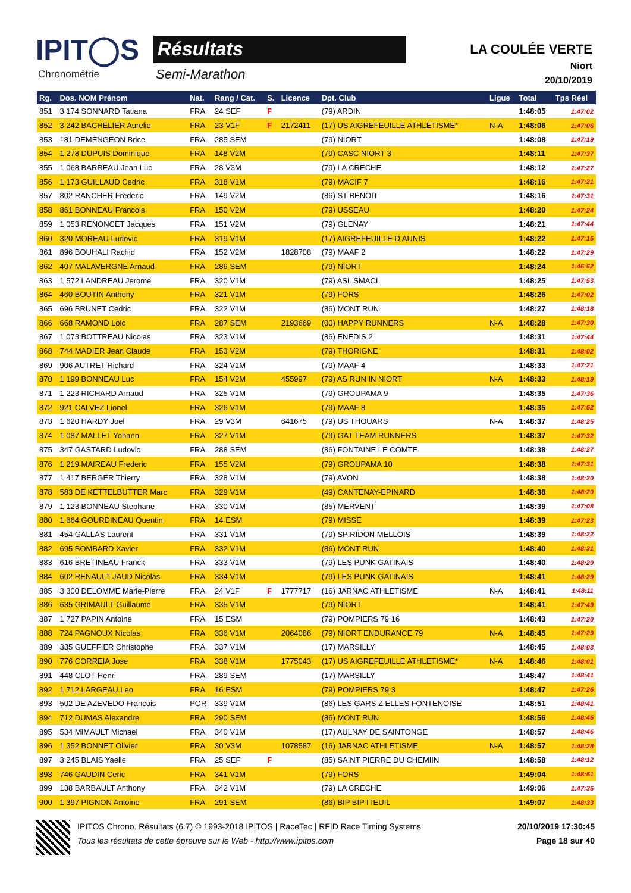IPIT◯S
Chronométrie
Résultats
Semi-Marathon
LA COULÉE VERTE
Niort
20/10/2019
| Rg. | Dos. NOM Prénom | Nat. | Rang / Cat. | S. | Licence | Dpt. Club | Ligue | Total | Tps Réel |
| --- | --- | --- | --- | --- | --- | --- | --- | --- | --- |
| 851 | 3 174 SONNARD Tatiana | FRA | 24 SEF | F | | (79) ARDIN | | 1:48:05 | 1:47:02 |
| 852 | 3 242 BACHELIER Aurelie | FRA | 23 V1F | F | 2172411 | (17) US AIGREFEUILLE ATHLETISME* | N-A | 1:48:06 | 1:47:06 |
| 853 | 181 DEMENGEON Brice | FRA | 285 SEM | | | (79) NIORT | | 1:48:08 | 1:47:19 |
| 854 | 1 278 DUPUIS Dominique | FRA | 148 V2M | | | (79) CASC NIORT 3 | | 1:48:11 | 1:47:37 |
| 855 | 1 068 BARREAU Jean Luc | FRA | 28 V3M | | | (79) LA CRECHE | | 1:48:12 | 1:47:27 |
| 856 | 1 173 GUILLAUD Cedric | FRA | 318 V1M | | | (79) MACIF 7 | | 1:48:16 | 1:47:21 |
| 857 | 802 RANCHER Frederic | FRA | 149 V2M | | | (86) ST BENOIT | | 1:48:16 | 1:47:31 |
| 858 | 861 BONNEAU Francois | FRA | 150 V2M | | | (79) USSEAU | | 1:48:20 | 1:47:24 |
| 859 | 1 053 RENONCET Jacques | FRA | 151 V2M | | | (79) GLENAY | | 1:48:21 | 1:47:44 |
| 860 | 320 MOREAU Ludovic | FRA | 319 V1M | | | (17) AIGREFEUILLE D AUNIS | | 1:48:22 | 1:47:15 |
| 861 | 896 BOUHALI Rachid | FRA | 152 V2M | | 1828708 | (79) MAAF 2 | | 1:48:22 | 1:47:29 |
| 862 | 407 MALAVERGNE Arnaud | FRA | 286 SEM | | | (79) NIORT | | 1:48:24 | 1:46:52 |
| 863 | 1 572 LANDREAU Jerome | FRA | 320 V1M | | | (79) ASL SMACL | | 1:48:25 | 1:47:53 |
| 864 | 460 BOUTIN Anthony | FRA | 321 V1M | | | (79) FORS | | 1:48:26 | 1:47:02 |
| 865 | 696 BRUNET Cedric | FRA | 322 V1M | | | (86) MONT RUN | | 1:48:27 | 1:48:18 |
| 866 | 668 RAMOND Loic | FRA | 287 SEM | | 2193669 | (00) HAPPY RUNNERS | N-A | 1:48:28 | 1:47:30 |
| 867 | 1 073 BOTTREAU Nicolas | FRA | 323 V1M | | | (86) ENEDIS 2 | | 1:48:31 | 1:47:44 |
| 868 | 744 MADIER Jean Claude | FRA | 153 V2M | | | (79) THORIGNE | | 1:48:31 | 1:48:02 |
| 869 | 906 AUTRET Richard | FRA | 324 V1M | | | (79) MAAF 4 | | 1:48:33 | 1:47:21 |
| 870 | 1 199 BONNEAU Luc | FRA | 154 V2M | | 455997 | (79) AS RUN IN NIORT | N-A | 1:48:33 | 1:48:19 |
| 871 | 1 223 RICHARD Arnaud | FRA | 325 V1M | | | (79) GROUPAMA 9 | | 1:48:35 | 1:47:36 |
| 872 | 921 CALVEZ Lionel | FRA | 326 V1M | | | (79) MAAF 8 | | 1:48:35 | 1:47:52 |
| 873 | 1 620 HARDY Joel | FRA | 29 V3M | | 641675 | (79) US THOUARS | N-A | 1:48:37 | 1:48:25 |
| 874 | 1 087 MALLET Yohann | FRA | 327 V1M | | | (79) GAT TEAM RUNNERS | | 1:48:37 | 1:47:32 |
| 875 | 347 GASTARD Ludovic | FRA | 288 SEM | | | (86) FONTAINE LE COMTE | | 1:48:38 | 1:48:27 |
| 876 | 1 219 MAIREAU Frederic | FRA | 155 V2M | | | (79) GROUPAMA 10 | | 1:48:38 | 1:47:31 |
| 877 | 1 417 BERGER Thierry | FRA | 328 V1M | | | (79) AVON | | 1:48:38 | 1:48:20 |
| 878 | 583 DE KETTELBUTTER Marc | FRA | 329 V1M | | | (49) CANTENAY-EPINARD | | 1:48:38 | 1:48:20 |
| 879 | 1 123 BONNEAU Stephane | FRA | 330 V1M | | | (85) MERVENT | | 1:48:39 | 1:47:08 |
| 880 | 1 664 GOURDINEAU Quentin | FRA | 14 ESM | | | (79) MISSE | | 1:48:39 | 1:47:23 |
| 881 | 454 GALLAS Laurent | FRA | 331 V1M | | | (79) SPIRIDON MELLOIS | | 1:48:39 | 1:48:22 |
| 882 | 695 BOMBARD Xavier | FRA | 332 V1M | | | (86) MONT RUN | | 1:48:40 | 1:48:31 |
| 883 | 616 BRETINEAU Franck | FRA | 333 V1M | | | (79) LES PUNK GATINAIS | | 1:48:40 | 1:48:29 |
| 884 | 602 RENAULT-JAUD Nicolas | FRA | 334 V1M | | | (79) LES PUNK GATINAIS | | 1:48:41 | 1:48:29 |
| 885 | 3 300 DELOMME Marie-Pierre | FRA | 24 V1F | F | 1777717 | (16) JARNAC ATHLETISME | N-A | 1:48:41 | 1:48:11 |
| 886 | 635 GRIMAULT Guillaume | FRA | 335 V1M | | | (79) NIORT | | 1:48:41 | 1:47:49 |
| 887 | 1 727 PAPIN Antoine | FRA | 15 ESM | | | (79) POMPIERS 79 16 | | 1:48:43 | 1:47:20 |
| 888 | 724 PAGNOUX Nicolas | FRA | 336 V1M | | 2064086 | (79) NIORT ENDURANCE 79 | N-A | 1:48:45 | 1:47:29 |
| 889 | 335 GUEFFIER Christophe | FRA | 337 V1M | | | (17) MARSILLY | | 1:48:45 | 1:48:03 |
| 890 | 776 CORREIA Jose | FRA | 338 V1M | | 1775043 | (17) US AIGREFEUILLE ATHLETISME* | N-A | 1:48:46 | 1:48:01 |
| 891 | 448 CLOT Henri | FRA | 289 SEM | | | (17) MARSILLY | | 1:48:47 | 1:48:41 |
| 892 | 1 712 LARGEAU Leo | FRA | 16 ESM | | | (79) POMPIERS 79 3 | | 1:48:47 | 1:47:26 |
| 893 | 502 DE AZEVEDO Francois | POR | 339 V1M | | | (86) LES GARS Z ELLES FONTENOISE | | 1:48:51 | 1:48:41 |
| 894 | 712 DUMAS Alexandre | FRA | 290 SEM | | | (86) MONT RUN | | 1:48:56 | 1:48:46 |
| 895 | 534 MIMAULT Michael | FRA | 340 V1M | | | (17) AULNAY DE SAINTONGE | | 1:48:57 | 1:48:46 |
| 896 | 1 352 BONNET Olivier | FRA | 30 V3M | | 1078587 | (16) JARNAC ATHLETISME | N-A | 1:48:57 | 1:48:28 |
| 897 | 3 245 BLAIS Yaelle | FRA | 25 SEF | F | | (85) SAINT PIERRE DU CHEMIIN | | 1:48:58 | 1:48:12 |
| 898 | 746 GAUDIN Ceric | FRA | 341 V1M | | | (79) FORS | | 1:49:04 | 1:48:51 |
| 899 | 138 BARBAULT Anthony | FRA | 342 V1M | | | (79) LA CRECHE | | 1:49:06 | 1:47:35 |
| 900 | 1 397 PIGNON Antoine | FRA | 291 SEM | | | (86) BIP BIP ITEUIL | | 1:49:07 | 1:48:33 |
IPITOS Chrono. Résultats (6.7) © 1993-2018 IPITOS | RaceTec | RFID Race Timing Systems 20/10/2019 17:30:45
Tous les résultats de cette épreuve sur le Web - http://www.ipitos.com Page 18 sur 40